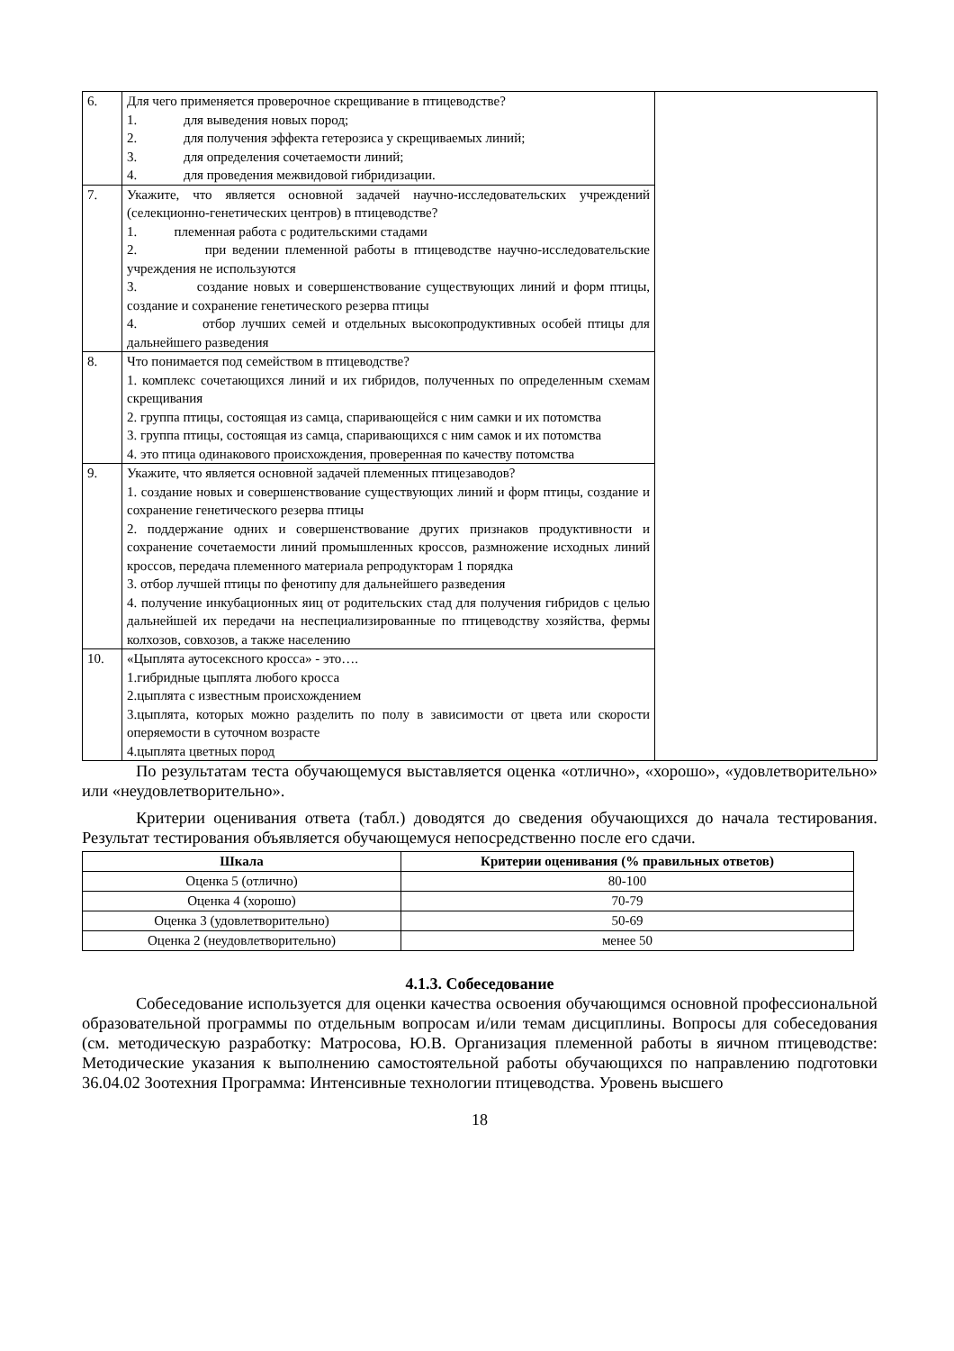| 6. | Для чего применяется проверочное скрещивание в птицеводстве? 1. для выведения новых пород; 2. для получения эффекта гетерозиса у скрещиваемых линий; 3. для определения сочетаемости линий; 4. для проведения межвидовой гибридизации. | |
| 7. | Укажите, что является основной задачей научно-исследовательских учреждений (селекционно-генетических центров) в птицеводстве? 1. племенная работа с родительскими стадами 2. при ведении племенной работы в птицеводстве научно-исследовательские учреждения не используются 3. создание новых и совершенствование существующих линий и форм птицы, создание и сохранение генетического резерва птицы 4. отбор лучших семей и отдельных высокопродуктивных особей птицы для дальнейшего разведения | |
| 8. | Что понимается под семейством в птицеводстве? 1. комплекс сочетающихся линий и их гибридов, полученных по определенным схемам скрещивания 2. группа птицы, состоящая из самца, спаривающейся с ним самки и их потомства 3. группа птицы, состоящая из самца, спаривающихся с ним самок и их потомства 4. это птица одинакового происхождения, проверенная по качеству потомства | |
| 9. | Укажите, что является основной задачей племенных птицезаводов? 1. создание новых и совершенствование существующих линий и форм птицы, создание и сохранение генетического резерва птицы 2. поддержание одних и совершенствование других признаков продуктивности и сохранение сочетаемости линий промышленных кроссов, размножение исходных линий кроссов, передача племенного материала репродукторам 1 порядка 3. отбор лучшей птицы по фенотипу для дальнейшего разведения 4. получение инкубационных яиц от родительских стад для получения гибридов с целью дальнейшей их передачи на неспециализированные по птицеводству хозяйства, фермы колхозов, совхозов, а также населению | |
| 10. | «Цыплята аутосексного кросса» - это…. 1.гибридные цыплята любого кросса 2.цыплята с известным происхождением 3.цыплята, которых можно разделить по полу в зависимости от цвета или скорости оперяемости в суточном возрасте 4.цыплята цветных пород | |
По результатам теста обучающемуся выставляется оценка «отлично», «хорошо», «удовлетворительно» или «неудовлетворительно».
Критерии оценивания ответа (табл.) доводятся до сведения обучающихся до начала тестирования. Результат тестирования объявляется обучающемуся непосредственно после его сдачи.
| Шкала | Критерии оценивания (% правильных ответов) |
| --- | --- |
| Оценка 5 (отлично) | 80-100 |
| Оценка 4 (хорошо) | 70-79 |
| Оценка 3 (удовлетворительно) | 50-69 |
| Оценка 2 (неудовлетворительно) | менее 50 |
4.1.3. Собеседование
Собеседование используется для оценки качества освоения обучающимся основной профессиональной образовательной программы по отдельным вопросам и/или темам дисциплины. Вопросы для собеседования (см. методическую разработку: Матросова, Ю.В. Организация племенной работы в яичном птицеводстве: Методические указания к выполнению самостоятельной работы обучающихся по направлению подготовки 36.04.02 Зоотехния Программа: Интенсивные технологии птицеводства. Уровень высшего
18